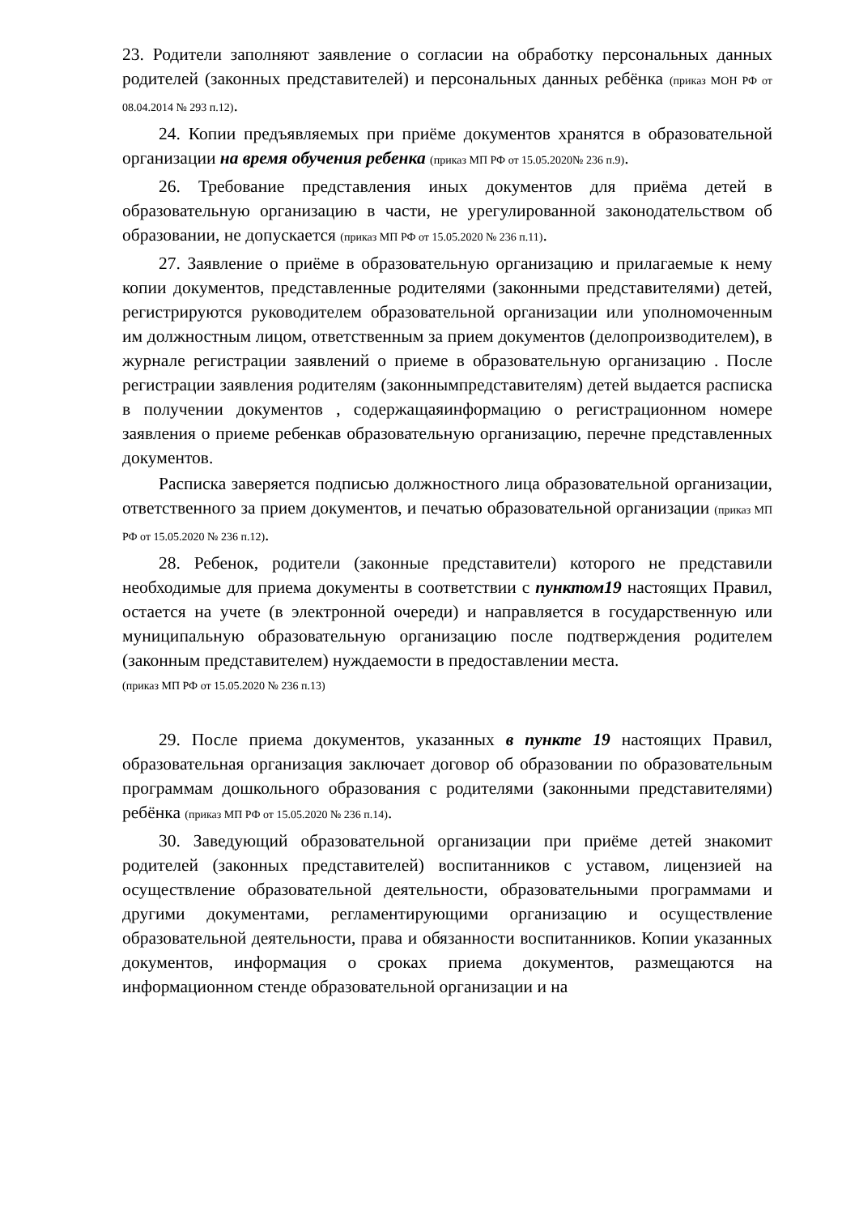23. Родители заполняют заявление о согласии на обработку персональных данных родителей (законных представителей) и персональных данных ребёнка (приказ МОН РФ от 08.04.2014 № 293 п.12).
24. Копии предъявляемых при приёме документов хранятся в образовательной организации на время обучения ребенка (приказ МП РФ от 15.05.2020№ 236 п.9).
26. Требование представления иных документов для приёма детей в образовательную организацию в части, не урегулированной законодательством об образовании, не допускается (приказ МП РФ от 15.05.2020 № 236 п.11).
27. Заявление о приёме в образовательную организацию и прилагаемые к нему копии документов, представленные родителями (законными представителями) детей, регистрируются руководителем образовательной организации или уполномоченным им должностным лицом, ответственным за прием документов (делопроизводителем), в журнале регистрации заявлений о приеме в образовательную организацию . После регистрации заявления родителям (законнымпредставителям) детей выдается расписка в получении документов , содержащаяинформацию о регистрационном номере заявления о приеме ребенкав образовательную организацию, перечне представленных документов.
Расписка заверяется подписью должностного лица образовательной организации, ответственного за прием документов, и печатью образовательной организации (приказ МП РФ от 15.05.2020 № 236 п.12).
28. Ребенок, родители (законные представители) которого не представили необходимые для приема документы в соответствии с пунктом19 настоящих Правил, остается на учете (в электронной очереди) и направляется в государственную или муниципальную образовательную организацию после подтверждения родителем (законным представителем) нуждаемости в предоставлении места.
(приказ МП РФ от 15.05.2020 № 236 п.13)
29. После приема документов, указанных в пункте 19 настоящих Правил, образовательная организация заключает договор об образовании по образовательным программам дошкольного образования с родителями (законными представителями) ребёнка (приказ МП РФ от 15.05.2020 № 236 п.14).
30. Заведующий образовательной организации при приёме детей знакомит родителей (законных представителей) воспитанников с уставом, лицензией на осуществление образовательной деятельности, образовательными программами и другими документами, регламентирующими организацию и осуществление образовательной деятельности, права и обязанности воспитанников. Копии указанных документов, информация о сроках приема документов, размещаются на информационном стенде образовательной организации и на